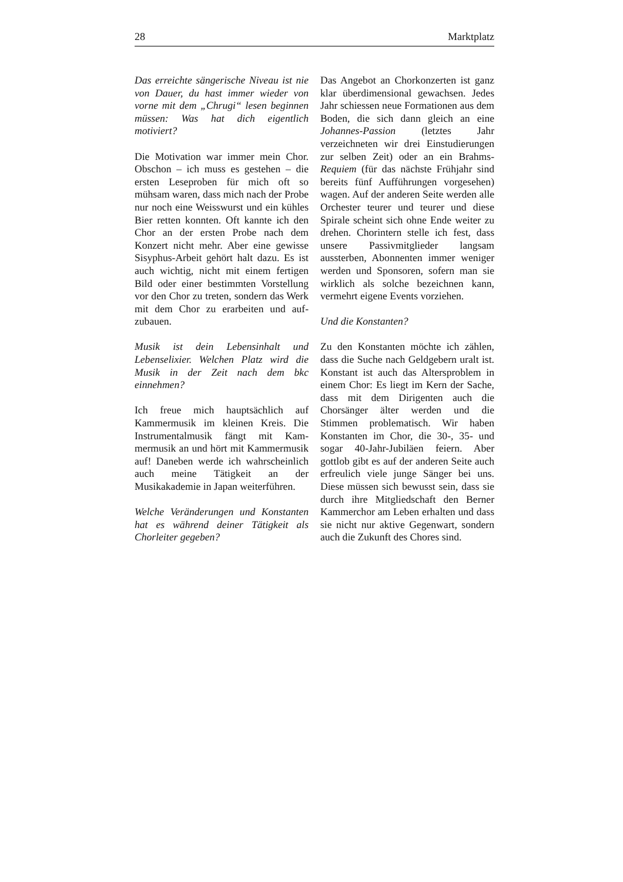28 Marktplatz
Das erreichte sängerische Niveau ist nie von Dauer, du hast immer wieder von vorne mit dem „Chrugi“ lesen beginnen müssen: Was hat dich eigentlich motiviert?
Die Motivation war immer mein Chor. Obschon – ich muss es ge­stehen – die ersten Leseproben für mich oft so mühsam waren, dass mich nach der Probe nur noch eine Weisswurst und ein kühles Bier retten konnten. Oft kannte ich den Chor an der ersten Probe nach dem Konzert nicht mehr. Aber eine ge­wisse Sisyphus-Arbeit gehört halt dazu. Es ist auch wichtig, nicht mit einem fertigen Bild oder einer bestimmten Vorstellung vor den Chor zu treten, sondern das Werk mit dem Chor zu erarbeiten und auf­zubauen.
Musik ist dein Lebensinhalt und Lebenselixier. Welchen Platz wird die Musik in der Zeit nach dem bkc einnehmen?
Ich freue mich hauptsächlich auf Kammermusik im kleinen Kreis. Die Instrumentalmusik fängt mit Kam­mermusik an und hört mit Kammer­musik auf! Daneben werde ich wahrscheinlich auch meine Tätigkeit an der Musikakademie in Japan wei­terführen.
Welche Veränderungen und Kon­stanten hat es während deiner Tä­tigkeit als Chorleiter gegeben?
Das Angebot an Chorkonzerten ist ganz klar überdimensional gewachsen. Jedes Jahr schiessen neue Formationen aus dem Boden, die sich dann gleich an eine Johannes-Passion (letztes Jahr verzeichneten wir drei Einstudierungen zur selben Zeit) oder an ein Brahms-Requiem (für das nächste Frühjahr sind bereits fünf Aufführungen vorgesehen) wagen. Auf der anderen Seite werden alle Orchester teurer und teurer und diese Spirale scheint sich ohne Ende weiter zu drehen. Chorintern stelle ich fest, dass unsere Passivmitglieder langsam aussterben, Abonnenten im­mer weniger werden und Sponsoren, sofern man sie wirklich als solche bezeichnen kann, vermehrt eigene Events vorziehen.
Und die Konstanten?
Zu den Konstanten möchte ich zählen, dass die Suche nach Geldgebern uralt ist. Konstant ist auch das Al­tersproblem in einem Chor: Es liegt im Kern der Sache, dass mit dem Di­rigenten auch die Chorsänger älter werden und die Stimmen problema­tisch. Wir haben Konstanten im Chor, die 30-, 35- und sogar 40-Jahr-Jubiläen feiern. Aber gottlob gibt es auf der anderen Seite auch erfreulich viele junge Sänger bei uns. Diese müssen sich bewusst sein, dass sie durch ihre Mitgliedschaft den Berner Kammerchor am Leben erhalten und dass sie nicht nur aktive Gegenwart, sondern auch die Zukunft des Chores sind.